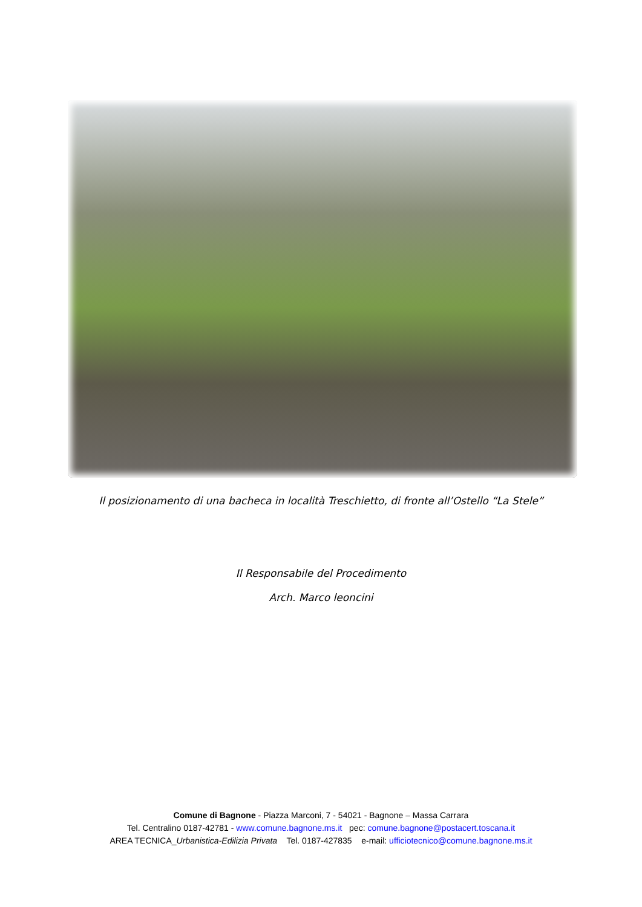Il posizionamento di una bacheca in località Treschietto, di fronte all’Ostello “La Stele”
Il Responsabile del Procedimento
Arch. Marco leoncini
Comune di Bagnone - Piazza Marconi, 7 - 54021 - Bagnone – Massa Carrara
Tel. Centralino 0187-42781 - www.comune.bagnone.ms.it pec: comune.bagnone@postacert.toscana.it
AREA TECNICA_Urbanistica-Edilizia Privata Tel. 0187-427835 e-mail: ufficiotecnico@comune.bagnone.ms.it